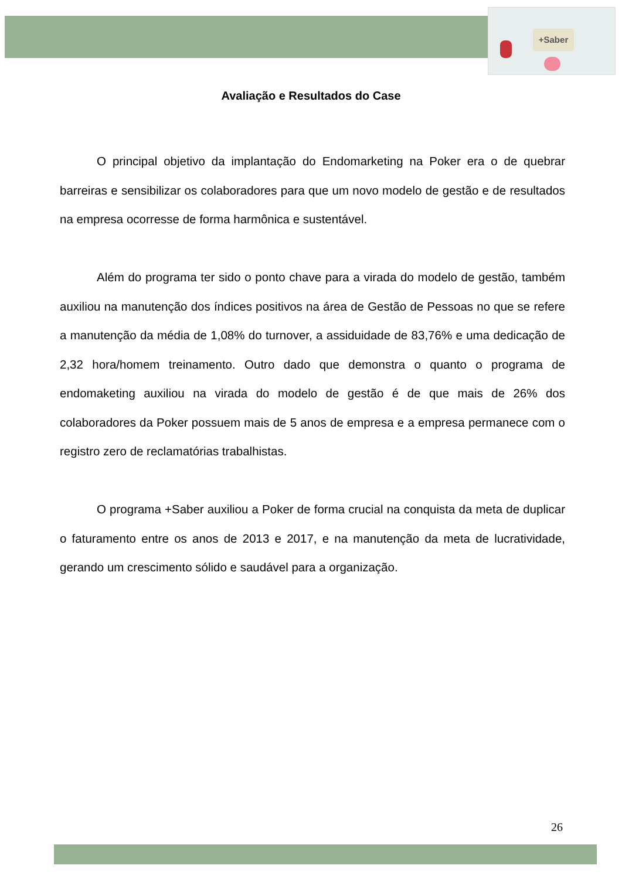+Saber
Avaliação e Resultados do Case
O principal objetivo da implantação do Endomarketing na Poker era o de quebrar barreiras e sensibilizar os colaboradores para que um novo modelo de gestão e de resultados na empresa ocorresse de forma harmônica e sustentável.
Além do programa ter sido o ponto chave para a virada do modelo de gestão, também auxiliou na manutenção dos índices positivos na área de Gestão de Pessoas no que se refere a manutenção da média de 1,08% do turnover, a assiduidade de 83,76% e uma dedicação de 2,32 hora/homem treinamento. Outro dado que demonstra o quanto o programa de endomaketing auxiliou na virada do modelo de gestão é de que mais de 26% dos colaboradores da Poker possuem mais de 5 anos de empresa e a empresa permanece com o registro zero de reclamatórias trabalhistas.
O programa +Saber auxiliou a Poker de forma crucial na conquista da meta de duplicar o faturamento entre os anos de 2013 e 2017, e na manutenção da meta de lucratividade, gerando um crescimento sólido e saudável para a organização.
26